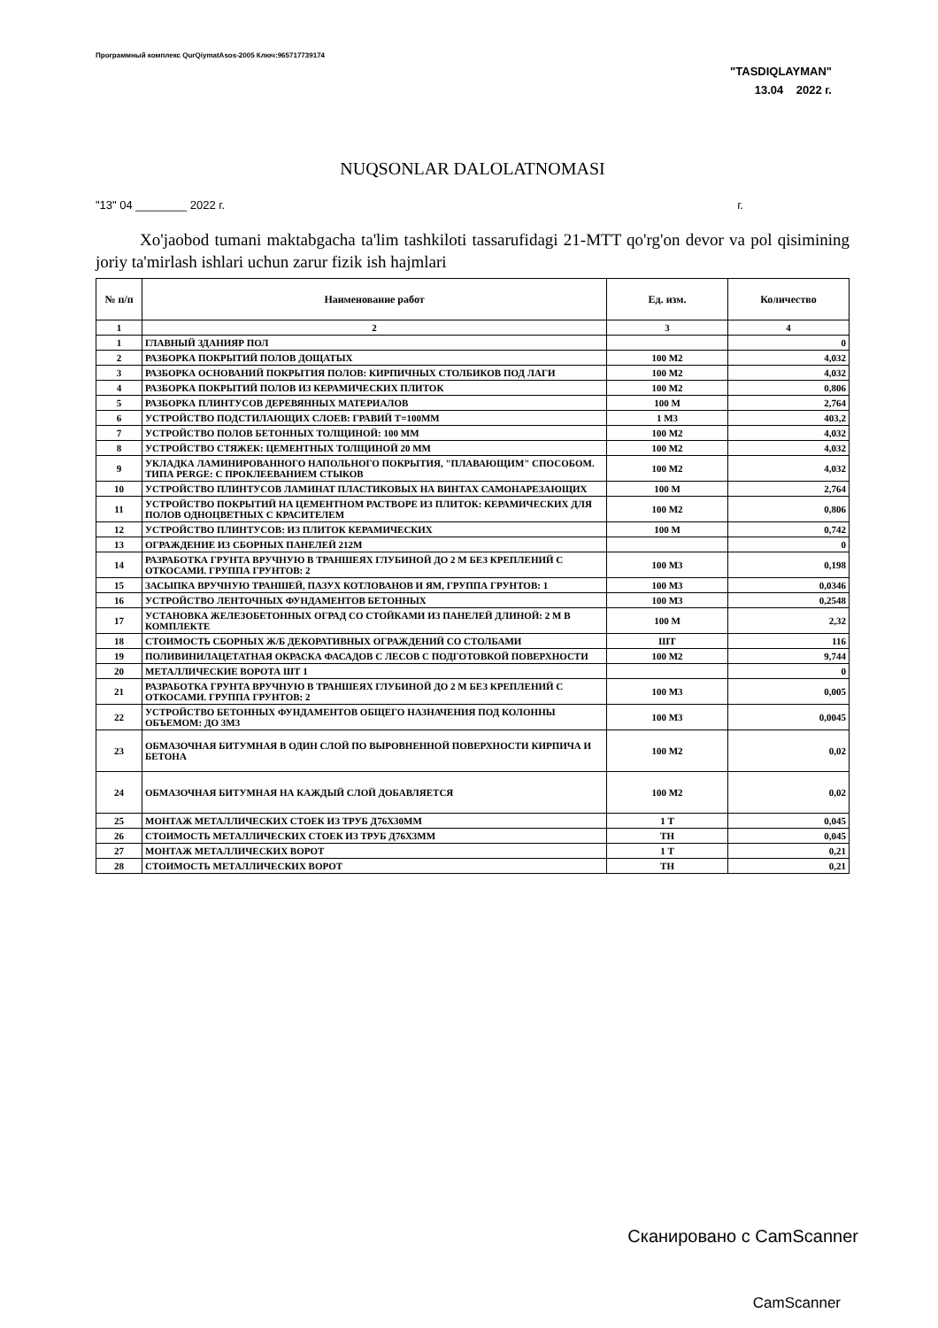Программный комплекс QurQiymatAsos-2005 Ключ:965717739174
"TASDIQLAYMAN"
13.04 2022 г.
NUQSONLAR DALOLATNOMASI
"13" 04 ________ 2022 г. г.
Xo'jaobod tumani maktabgacha ta'lim tashkiloti tassarufidagi 21-MTT qo'rg'on devor va pol qisimining joriy ta'mirlash ishlari uchun zarur fizik ish hajmlari
| № п/п | Наименование работ | Ед. изм. | Количество |
| --- | --- | --- | --- |
| 1 | 2 | 3 | 4 |
| 1 | ГЛАВНЫЙ ЗДАНИЯР ПОЛ | | 0 |
| 2 | РАЗБОРКА ПОКРЫТИЙ ПОЛОВ ДОЩАТЫХ | 100 М2 | 4,032 |
| 3 | РАЗБОРКА ОСНОВАНИЙ ПОКРЫТИЯ ПОЛОВ: КИРПИЧНЫХ СТОЛБИКОВ ПОД ЛАГИ | 100 М2 | 4,032 |
| 4 | РАЗБОРКА ПОКРЫТИЙ ПОЛОВ ИЗ КЕРАМИЧЕСКИХ ПЛИТОК | 100 М2 | 0,806 |
| 5 | РАЗБОРКА ПЛИНТУСОВ ДЕРЕВЯННЫХ МАТЕРИАЛОВ | 100 М | 2,764 |
| 6 | УСТРОЙСТВО ПОДСТИЛАЮЩИХ СЛОЕВ: ГРАВИЙ Т=100ММ | 1 М3 | 403,2 |
| 7 | УСТРОЙСТВО ПОЛОВ БЕТОННЫХ ТОЛЩИНОЙ: 100 ММ | 100 М2 | 4,032 |
| 8 | УСТРОЙСТВО СТЯЖЕК: ЦЕМЕНТНЫХ ТОЛЩИНОЙ 20 ММ | 100 М2 | 4,032 |
| 9 | УКЛАДКА ЛАМИНИРОВАННОГО НАПОЛЬНОГО ПОКРЫТИЯ, "ПЛАВАЮЩИМ" СПОСОБОМ. ТИПА PERGE: С ПРОКЛЕЕВАНИЕМ СТЫКОВ | 100 М2 | 4,032 |
| 10 | УСТРОЙСТВО ПЛИНТУСОВ ЛАМИНАТ ПЛАСТИКОВЫХ НА ВИНТАХ САМОНАРЕЗАЮЩИХ | 100 М | 2,764 |
| 11 | УСТРОЙСТВО ПОКРЫТИЙ НА ЦЕМЕНТНОМ РАСТВОРЕ ИЗ ПЛИТОК: КЕРАМИЧЕСКИХ ДЛЯ ПОЛОВ ОДНОЦВЕТНЫХ С КРАСИТЕЛЕМ | 100 М2 | 0,806 |
| 12 | УСТРОЙСТВО ПЛИНТУСОВ: ИЗ ПЛИТОК КЕРАМИЧЕСКИХ | 100 М | 0,742 |
| 13 | ОГРАЖДЕНИЕ ИЗ СБОРНЫХ ПАНЕЛЕЙ 212М | | 0 |
| 14 | РАЗРАБОТКА ГРУНТА ВРУЧНУЮ В ТРАНШЕЯХ ГЛУБИНОЙ ДО 2 М БЕЗ КРЕПЛЕНИЙ С ОТКОСАМИ. ГРУППА ГРУНТОВ: 2 | 100 М3 | 0,198 |
| 15 | ЗАСЫПКА ВРУЧНУЮ ТРАНШЕЙ, ПАЗУХ КОТЛОВАНОВ И ЯМ, ГРУППА ГРУНТОВ: 1 | 100 М3 | 0,0346 |
| 16 | УСТРОЙСТВО ЛЕНТОЧНЫХ ФУНДАМЕНТОВ БЕТОННЫХ | 100 М3 | 0,2548 |
| 17 | УСТАНОВКА ЖЕЛЕЗОБЕТОННЫХ ОГРАД СО СТОЙКАМИ ИЗ ПАНЕЛЕЙ ДЛИНОЙ: 2 М В КОМПЛЕКТЕ | 100 М | 2,32 |
| 18 | СТОИМОСТЬ СБОРНЫХ Ж/Б ДЕКОРАТИВНЫХ ОГРАЖДЕНИЙ СО СТОЛБАМИ | ШТ | 116 |
| 19 | ПОЛИВИНИЛАЦЕТАТНАЯ ОКРАСКА ФАСАДОВ С ЛЕСОВ С ПОДГОТОВКОЙ ПОВЕРХНОСТИ | 100 М2 | 9,744 |
| 20 | МЕТАЛЛИЧЕСКИЕ ВОРОТА ШТ 1 | | 0 |
| 21 | РАЗРАБОТКА ГРУНТА ВРУЧНУЮ В ТРАНШЕЯХ ГЛУБИНОЙ ДО 2 М БЕЗ КРЕПЛЕНИЙ С ОТКОСАМИ. ГРУППА ГРУНТОВ: 2 | 100 М3 | 0,005 |
| 22 | УСТРОЙСТВО БЕТОННЫХ ФУНДАМЕНТОВ ОБЩЕГО НАЗНАЧЕНИЯ ПОД КОЛОННЫ ОБЪЕМОМ: ДО 3М3 | 100 М3 | 0,0045 |
| 23 | ОБМАЗОЧНАЯ БИТУМНАЯ В ОДИН СЛОЙ ПО ВЫРОВНЕННОЙ ПОВЕРХНОСТИ КИРПИЧА И БЕТОНА | 100 М2 | 0,02 |
| 24 | ОБМАЗОЧНАЯ БИТУМНАЯ НА КАЖДЫЙ СЛОЙ ДОБАВЛЯЕТСЯ | 100 М2 | 0,02 |
| 25 | МОНТАЖ МЕТАЛЛИЧЕСКИХ СТОЕК ИЗ ТРУБ Д76Х30ММ | 1 Т | 0,045 |
| 26 | СТОИМОСТЬ МЕТАЛЛИЧЕСКИХ СТОЕК ИЗ ТРУБ Д76Х3ММ | ТН | 0,045 |
| 27 | МОНТАЖ МЕТАЛЛИЧЕСКИХ ВОРОТ | 1 Т | 0,21 |
| 28 | СТОИМОСТЬ МЕТАЛЛИЧЕСКИХ ВОРОТ | ТН | 0,21 |
Сканировано с CamScanner
CamScanner